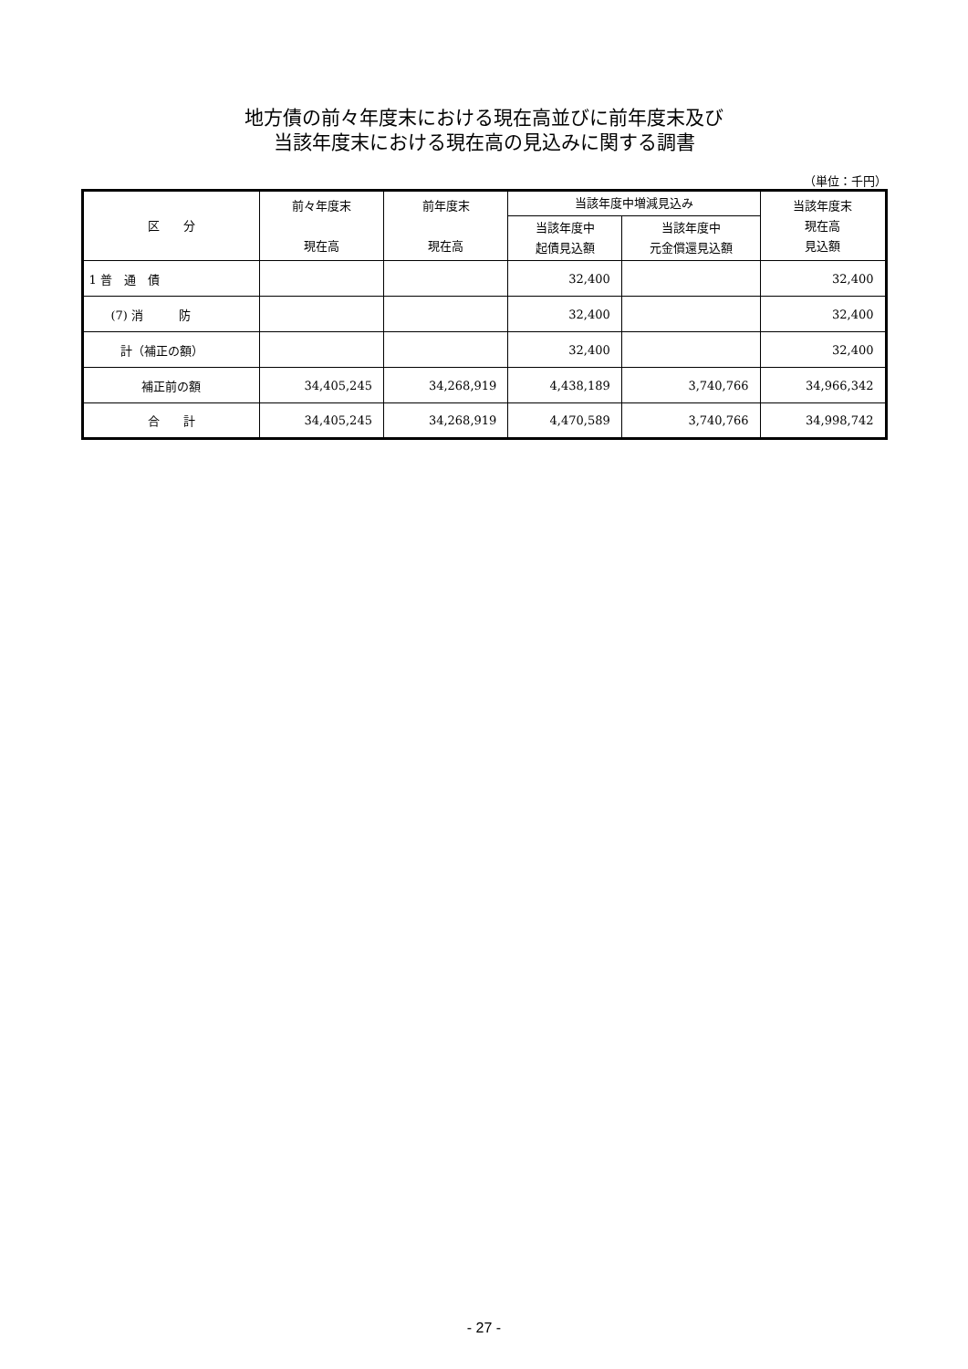地方債の前々年度末における現在高並びに前年度末及び
当該年度末における現在高の見込みに関する調書
（単位：千円）
| 区 分 | 前々年度末 現在高 | 前年度末 現在高 | 当該年度中増減見込み | | 当該年度末 現在高 見込額 |
| --- | --- | --- | --- | --- | --- |
| | | | 当該年度中 起債見込額 | 当該年度中 元金償還見込額 | |
| 1 普 通 債 | | | 32,400 | | 32,400 |
| (7) 消 防 | | | 32,400 | | 32,400 |
| 計（補正の額） | | | 32,400 | | 32,400 |
| 補正前の額 | 34,405,245 | 34,268,919 | 4,438,189 | 3,740,766 | 34,966,342 |
| 合 計 | 34,405,245 | 34,268,919 | 4,470,589 | 3,740,766 | 34,998,742 |
- 27 -